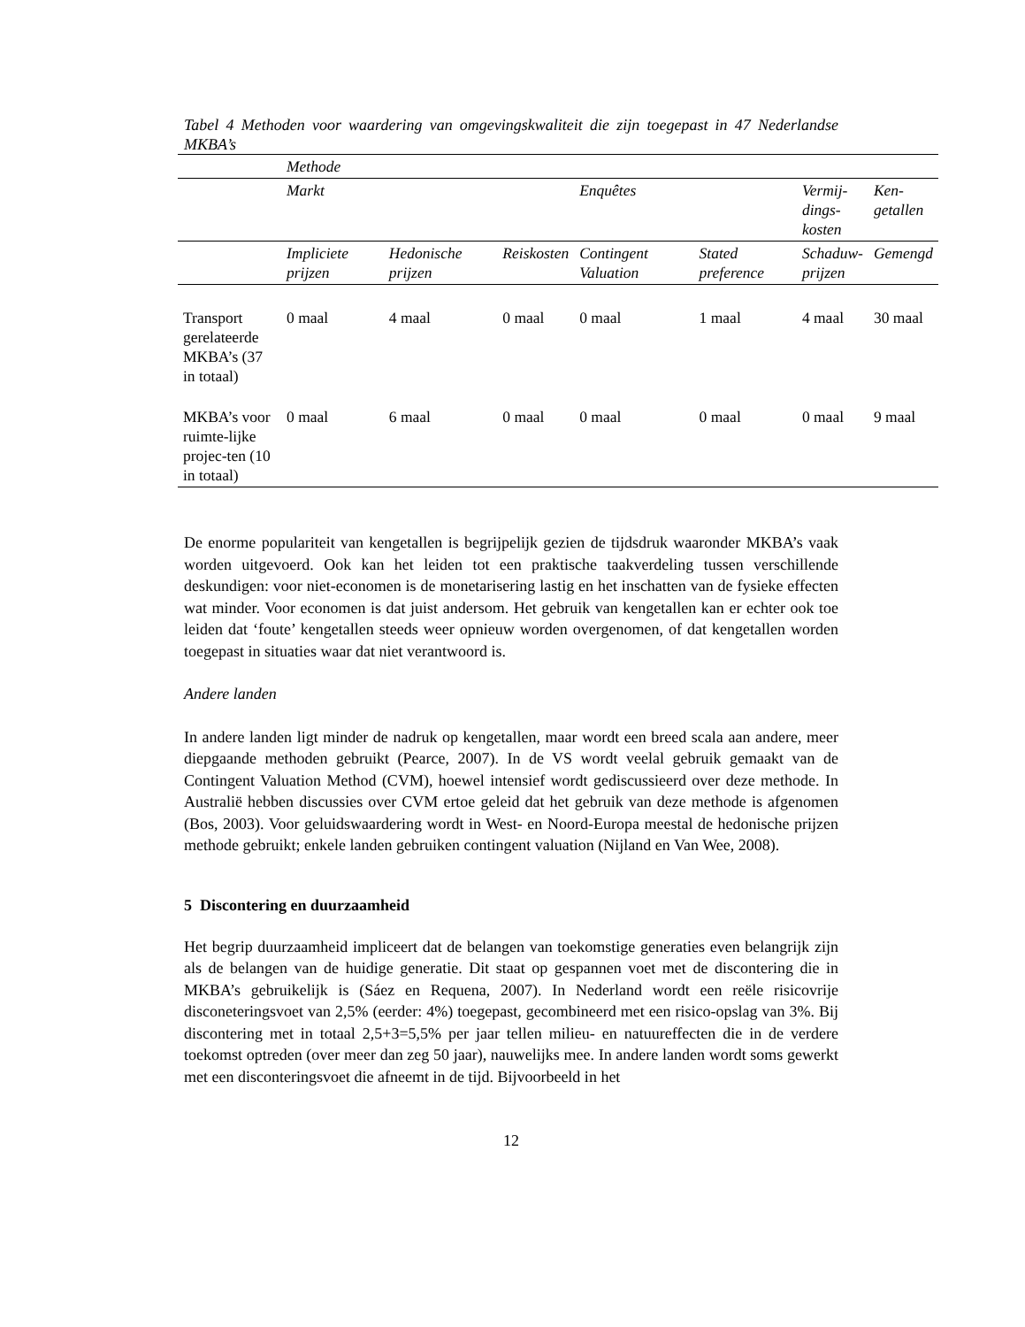Tabel 4 Methoden voor waardering van omgevingskwaliteit die zijn toegepast in 47 Nederlandse MKBA’s
| | Methode | | | | | | |
| --- | --- | --- | --- | --- | --- | --- | --- |
| | Markt | | | Enquêtes | | Vermij- dings- kosten | Ken- getallen |
| | Impliciete prijzen | Hedonische prijzen | Reiskosten | Contingent Valuation | Stated preference | Schaduw- prijzen | Gemengd |
| Transport gerelateerde MKBA’s (37 in totaal) | 0 maal | 4 maal | 0 maal | 0 maal | 1 maal | 4 maal | 30 maal |
| MKBA’s voor ruimte-lijke projec-ten (10 in totaal) | 0 maal | 6 maal | 0 maal | 0 maal | 0 maal | 0 maal | 9 maal |
De enorme populariteit van kengetallen is begrijpelijk gezien de tijdsdruk waaronder MKBA’s vaak worden uitgevoerd. Ook kan het leiden tot een praktische taakverdeling tussen verschillende deskundigen: voor niet-economen is de monetarisering lastig en het inschatten van de fysieke effecten wat minder. Voor economen is dat juist andersom. Het gebruik van kengetallen kan er echter ook toe leiden dat ‘foute’ kengetallen steeds weer opnieuw worden overgenomen, of dat kengetallen worden toegepast in situaties waar dat niet verantwoord is.
Andere landen
In andere landen ligt minder de nadruk op kengetallen, maar wordt een breed scala aan andere, meer diepgaande methoden gebruikt (Pearce, 2007). In de VS wordt veelal gebruik gemaakt van de Contingent Valuation Method (CVM), hoewel intensief wordt gediscussieerd over deze methode. In Australië hebben discussies over CVM ertoe geleid dat het gebruik van deze methode is afgenomen (Bos, 2003). Voor geluidswaardering wordt in West- en Noord-Europa meestal de hedonische prijzen methode gebruikt; enkele landen gebruiken contingent valuation (Nijland en Van Wee, 2008).
5 Discontering en duurzaamheid
Het begrip duurzaamheid impliceert dat de belangen van toekomstige generaties even belangrijk zijn als de belangen van de huidige generatie. Dit staat op gespannen voet met de discontering die in MKBA’s gebruikelijk is (Sáez en Requena, 2007). In Nederland wordt een reële risicovrije disconeteringsvoet van 2,5% (eerder: 4%) toegepast, gecombineerd met een risico-opslag van 3%. Bij discontering met in totaal 2,5+3=5,5% per jaar tellen milieu- en natuureffecten die in de verdere toekomst optreden (over meer dan zeg 50 jaar), nauwelijks mee. In andere landen wordt soms gewerkt met een disconteringsvoet die afneemt in de tijd. Bijvoorbeeld in het
12